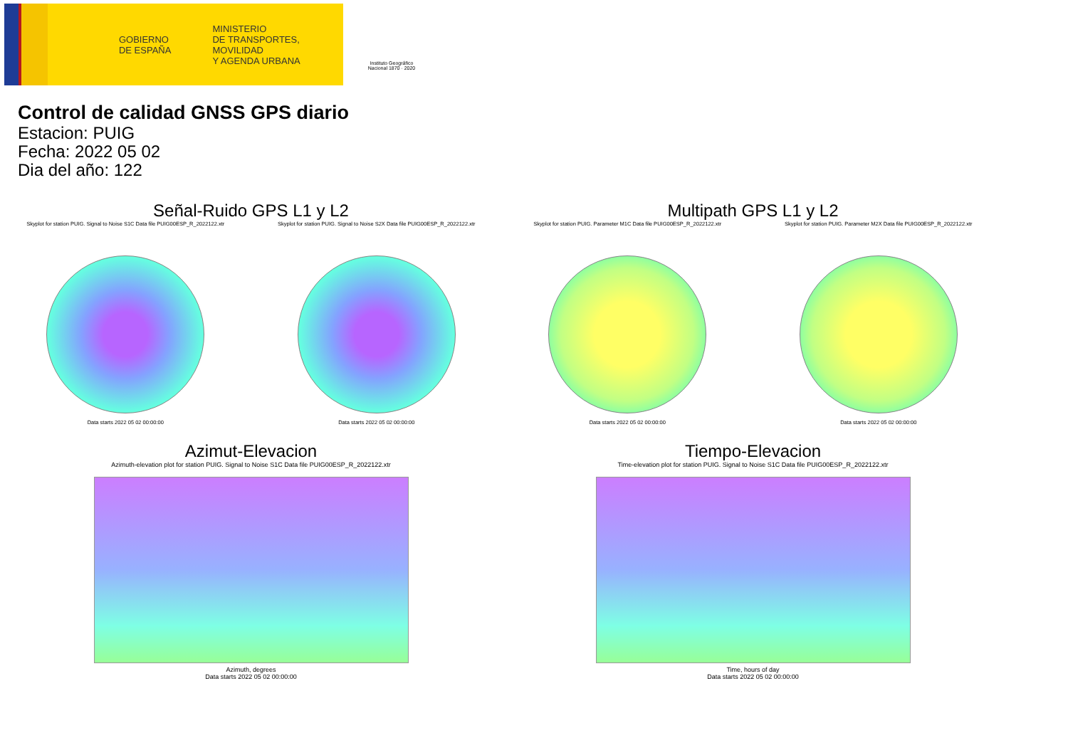GOBIERNO
DE ESPAÑA
MINISTERIO
DE TRANSPORTES, MOVILIDAD
Y AGENDA URBANA
Instituto Geográfico
Nacional 1870 · 2020
Control de calidad GNSS GPS diario
Estacion: PUIG
Fecha: 2022 05 02
Dia del año: 122
Señal-Ruido GPS L1 y L2
Skyplot for station PUIG. Signal to Noise S1C Data file PUIG00ESP_R_2022122.xtr
Data starts 2022 05 02 00:00:00
Skyplot for station PUIG. Signal to Noise S2X Data file PUIG00ESP_R_2022122.xtr
Data starts 2022 05 02 00:00:00
Multipath GPS L1 y L2
Skyplot for station PUIG. Parameter M1C Data file PUIG00ESP_R_2022122.xtr
Data starts 2022 05 02 00:00:00
Skyplot for station PUIG. Parameter M2X Data file PUIG00ESP_R_2022122.xtr
Data starts 2022 05 02 00:00:00
Azimut-Elevacion
Azimuth-elevation plot for station PUIG. Signal to Noise S1C Data file PUIG00ESP_R_2022122.xtr
Azimuth, degrees
Data starts 2022 05 02 00:00:00
Tiempo-Elevacion
Time-elevation plot for station PUIG. Signal to Noise S1C Data file PUIG00ESP_R_2022122.xtr
Time, hours of day
Data starts 2022 05 02 00:00:00